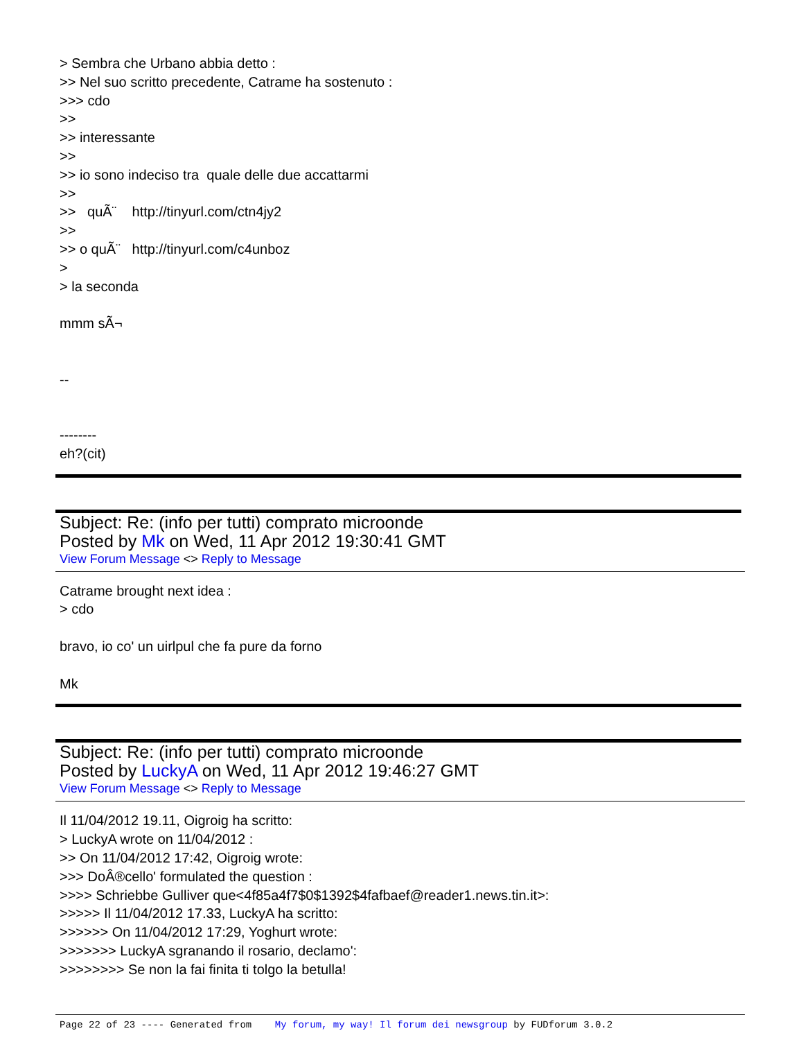> Sembra che Urbano abbia detto : >> Nel suo scritto precedente, Catrame ha sostenuto : >>> cdo >> >> interessante >> >> io sono indeciso tra quale delle due accattarmi >> >> quÃ¨ http://tinyurl.com/ctn4jy2 >> >> o quÃ¨ http://tinyurl.com/c4unboz > > la seconda mmm sÃ¬ -- -------- eh?(cit)
Subject: Re: (info per tutti) comprato microonde
Posted by Mk on Wed, 11 Apr 2012 19:30:41 GMT
View Forum Message <> Reply to Message
Catrame brought next idea : > cdo bravo, io co' un uirlpul che fa pure da forno Mk
Subject: Re: (info per tutti) comprato microonde
Posted by LuckyA on Wed, 11 Apr 2012 19:46:27 GMT
View Forum Message <> Reply to Message
Il 11/04/2012 19.11, Oigroig ha scritto: > LuckyA wrote on 11/04/2012 : >> On 11/04/2012 17:42, Oigroig wrote: >>> DoÂ®cello' formulated the question : >>>> Schriebbe Gulliver que<4f85a4f7$0$1392$4fafbaef@reader1.news.tin.it>: >>>>> Il 11/04/2012 17.33, LuckyA ha scritto: >>>>>> On 11/04/2012 17:29, Yoghurt wrote: >>>>>>> LuckyA sgranando il rosario, declamo': >>>>>>>> Se non la fai finita ti tolgo la betulla!
Page 22 of 23 ---- Generated from My forum, my way! Il forum dei newsgroup by FUDforum 3.0.2